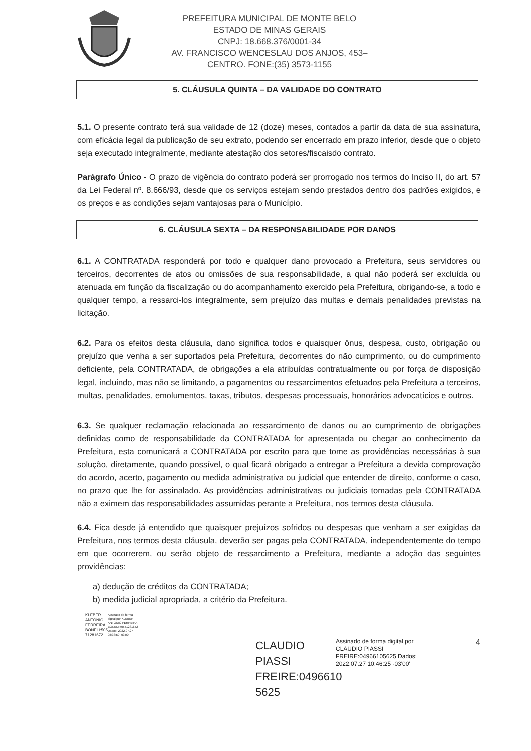PREFEITURA MUNICIPAL DE MONTE BELO
ESTADO DE MINAS GERAIS
CNPJ: 18.668.376/0001-34
AV. FRANCISCO WENCESLAU DOS ANJOS, 453–
CENTRO. FONE:(35) 3573-1155
5. CLÁUSULA QUINTA – DA VALIDADE DO CONTRATO
5.1. O presente contrato terá sua validade de 12 (doze) meses, contados a partir da data de sua assinatura, com eficácia legal da publicação de seu extrato, podendo ser encerrado em prazo inferior, desde que o objeto seja executado integralmente, mediante atestação dos setores/fiscaisdo contrato.
Parágrafo Único - O prazo de vigência do contrato poderá ser prorrogado nos termos do Inciso II, do art. 57 da Lei Federal nº. 8.666/93, desde que os serviços estejam sendo prestados dentro dos padrões exigidos, e os preços e as condições sejam vantajosas para o Município.
6. CLÁUSULA SEXTA – DA RESPONSABILIDADE POR DANOS
6.1. A CONTRATADA responderá por todo e qualquer dano provocado a Prefeitura, seus servidores ou terceiros, decorrentes de atos ou omissões de sua responsabilidade, a qual não poderá ser excluída ou atenuada em função da fiscalização ou do acompanhamento exercido pela Prefeitura, obrigando-se, a todo e qualquer tempo, a ressarci-los integralmente, sem prejuízo das multas e demais penalidades previstas na licitação.
6.2. Para os efeitos desta cláusula, dano significa todos e quaisquer ônus, despesa, custo, obrigação ou prejuízo que venha a ser suportados pela Prefeitura, decorrentes do não cumprimento, ou do cumprimento deficiente, pela CONTRATADA, de obrigações a ela atribuídas contratualmente ou por força de disposição legal, incluindo, mas não se limitando, a pagamentos ou ressarcimentos efetuados pela Prefeitura a terceiros, multas, penalidades, emolumentos, taxas, tributos, despesas processuais, honorários advocatícios e outros.
6.3. Se qualquer reclamação relacionada ao ressarcimento de danos ou ao cumprimento de obrigações definidas como de responsabilidade da CONTRATADA for apresentada ou chegar ao conhecimento da Prefeitura, esta comunicará a CONTRATADA por escrito para que tome as providências necessárias à sua solução, diretamente, quando possível, o qual ficará obrigado a entregar a Prefeitura a devida comprovação do acordo, acerto, pagamento ou medida administrativa ou judicial que entender de direito, conforme o caso, no prazo que lhe for assinalado. As providências administrativas ou judiciais tomadas pela CONTRATADA não a eximem das responsabilidades assumidas perante a Prefeitura, nos termos desta cláusula.
6.4. Fica desde já entendido que quaisquer prejuízos sofridos ou despesas que venham a ser exigidas da Prefeitura, nos termos desta cláusula, deverão ser pagas pela CONTRATADA, independentemente do tempo em que ocorrerem, ou serão objeto de ressarcimento a Prefeitura, mediante a adoção das seguintes providências:
a) dedução de créditos da CONTRATADA;
b) medida judicial apropriada, a critério da Prefeitura.
KLEBER ANTONIO FERREIRA BONELI:505 71281672
Assinado de forma digital por KLEBER ANTONIO FERREIRA BONELI:50571281672 Dados: 2022.07.27 08:33:50 -03'00'
CLAUDIO PIASSI FREIRE:0496610 5625
Assinado de forma digital por CLAUDIO PIASSI FREIRE:04966105625 Dados: 2022.07.27 10:46:25 -03'00'
4